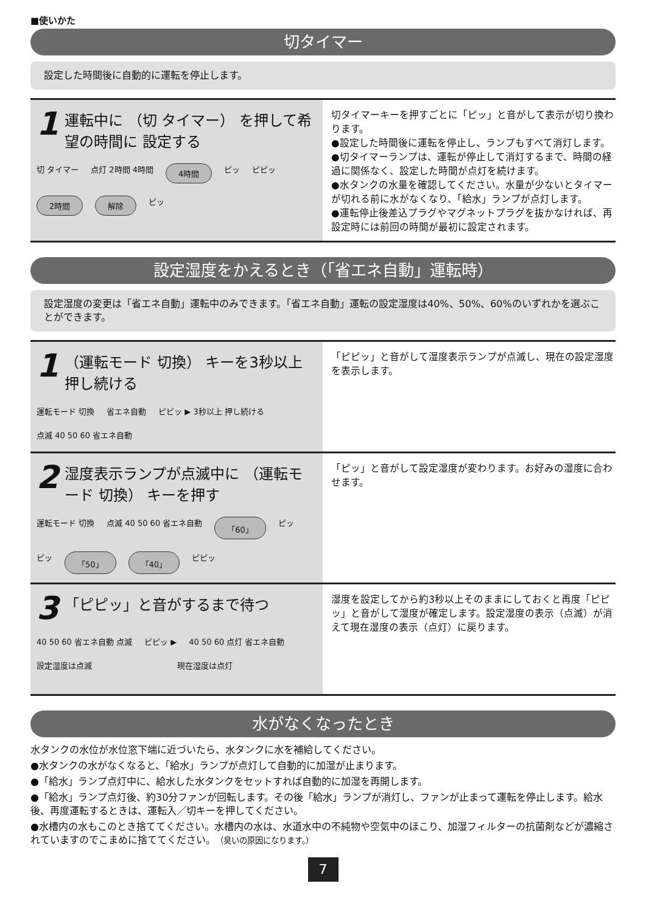■使いかた
切タイマー
設定した時間後に自動的に運転を停止します。
1 運転中に （切 タイマー） を押して希望の時間に 設定する
切 タイマー 点灯 2時間 4時間 4時間 ピッ ピピッ 2時間 解除 ピッ
切タイマーキーを押すごとに「ピッ」と音がして表示が切り換わります。
●設定した時間後に運転を停止し、ランプもすべて消灯します。
●切タイマーランプは、運転が停止して消灯するまで、時間の経過に関係なく、設定した時間が点灯を続けます。
●水タンクの水量を確認してください。水量が少ないとタイマーが切れる前に水がなくなり、「給水」ランプが点灯します。
●運転停止後差込プラグやマグネットプラグを抜かなければ、再設定時には前回の時間が最初に設定されます。
設定湿度をかえるとき（「省エネ自動」運転時）
設定湿度の変更は「省エネ自動」運転中のみできます。「省エネ自動」運転の設定湿度は40%、50%、60%のいずれかを選ぶことができます。
1 （運転モード 切換） キーを3秒以上押し続ける
運転モード 切換 省エネ自動 ピピッ ▶ 3秒以上 押し続ける 点滅 40 50 60 省エネ自動
「ピピッ」と音がして湿度表示ランプが点滅し、現在の設定湿度を表示します。
2 湿度表示ランプが点滅中に （運転モード 切換） キーを押す
運転モード 切換 点滅 40 50 60 省エネ自動 「60」 ピッ ピッ 「50」 「40」 ピピッ
「ピッ」と音がして設定湿度が変わります。お好みの湿度に合わせます。
3 「ピピッ」と音がするまで待つ
40 50 60 省エネ自動 点滅 ピピッ ▶ 40 50 60 点灯 省エネ自動
設定湿度は点滅 現在湿度は点灯
湿度を設定してから約3秒以上そのままにしておくと再度「ピピッ」と音がして湿度が確定します。設定湿度の表示（点滅）が消えて現在湿度の表示（点灯）に戻ります。
水がなくなったとき
水タンクの水位が水位窓下端に近づいたら、水タンクに水を補給してください。
●水タンクの水がなくなると、「給水」ランプが点灯して自動的に加湿が止まります。
●「給水」ランプ点灯中に、給水した水タンクをセットすれば自動的に加湿を再開します。
●「給水」ランプ点灯後、約30分ファンが回転します。その後「給水」ランプが消灯し、ファンが止まって運転を停止します。給水後、再度運転するときは、運転入／切キーを押してください。
●水槽内の水もこのとき捨ててください。水槽内の水は、水道水中の不純物や空気中のほこり、加湿フィルターの抗菌剤などが濃縮されていますのでこまめに捨ててください。（臭いの原因になります。）
7